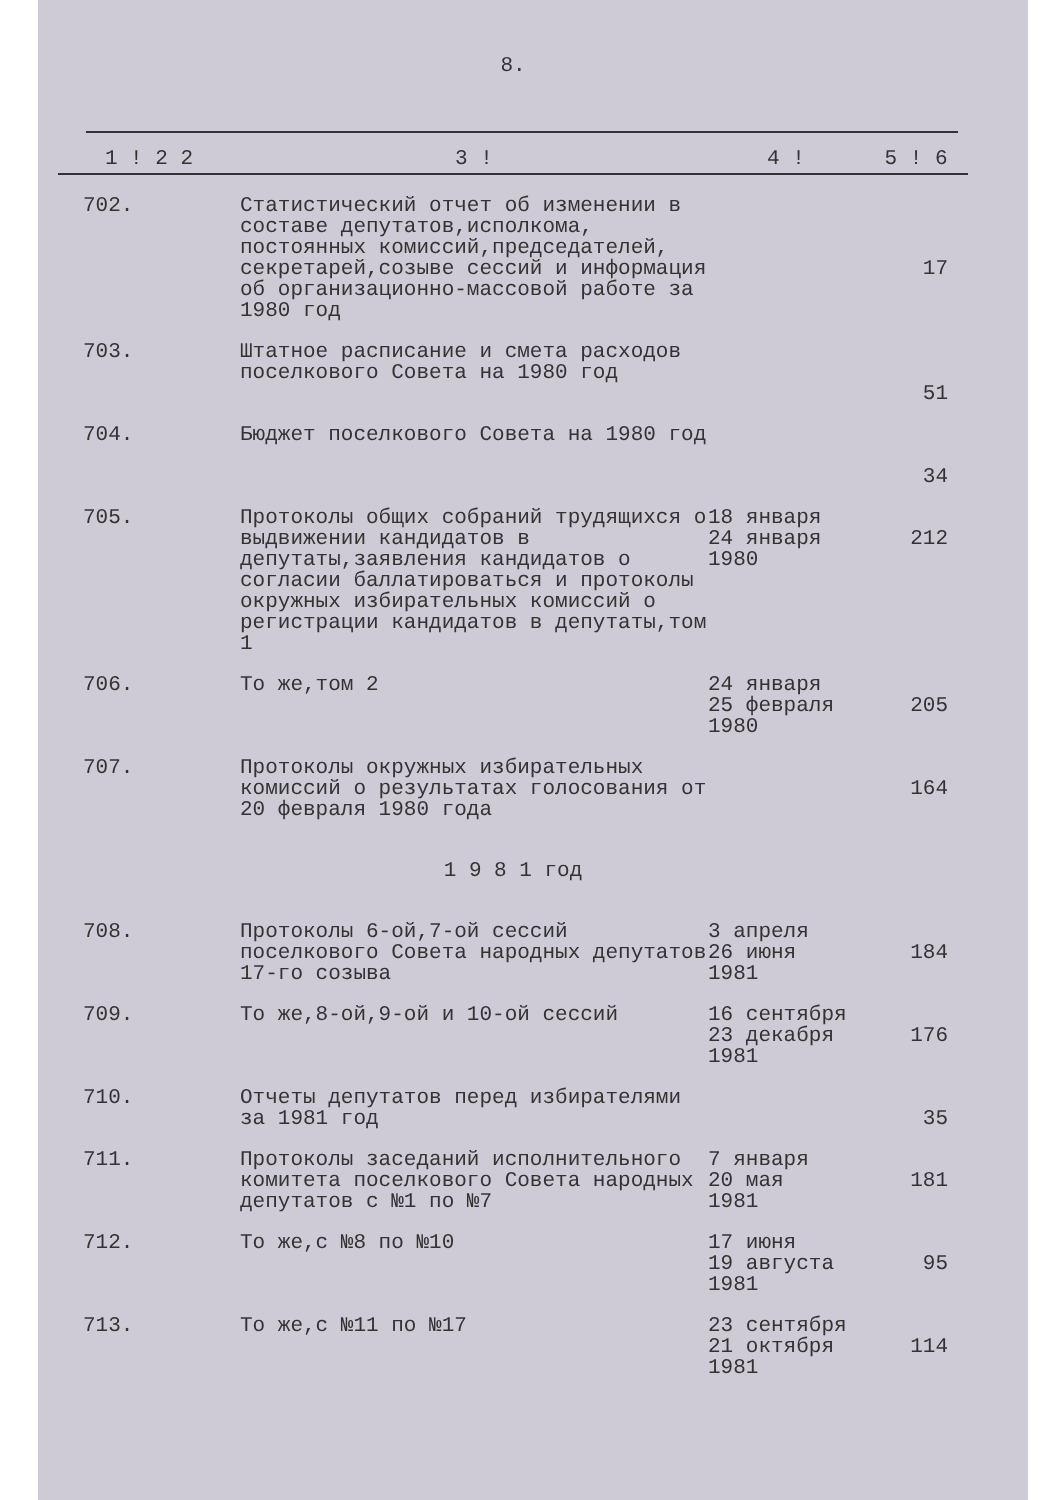8.
| 1 ! 2 2 | 3 ! | 4 ! | 5 ! 6 |
| --- | --- | --- | --- |
| 702. | Статистический отчет об изменении в составе депутатов,исполкома, постоянных комиссий,председателей, секретарей,созыве сессий и информация об организационно-массовой работе за 1980 год | | 17 |
| 703. | Штатное расписание и смета расходов поселкового Совета на 1980 год | | 51 |
| 704. | Бюджет поселкового Совета на 1980 год | | 34 |
| 705. | Протоколы общих собраний трудящихся о выдвижении кандидатов в депутаты,заявления кандидатов о согласии баллатироваться и протоколы окружных избирательных комиссий о регистрации кандидатов в депутаты,том 1 | 18 января 24 января 1980 | 212 |
| 706. | То же,том 2 | 24 января 25 февраля 1980 | 205 |
| 707. | Протоколы окружных избирательных комиссий о результатах голосования от 20 февраля 1980 года | | 164 |
| 1 9 8 1 год | | | |
| 708. | Протоколы 6-ой,7-ой сессий поселкового Совета народных депутатов 17-го созыва | 3 апреля 26 июня 1981 | 184 |
| 709. | То же,8-ой,9-ой и 10-ой сессий | 16 сентября 23 декабря 1981 | 176 |
| 710. | Отчеты депутатов перед избирателями за 1981 год | | 35 |
| 711. | Протоколы заседаний исполнительного комитета поселкового Совета народных депутатов с №1 по №7 | 7 января 20 мая 1981 | 181 |
| 712. | То же,с №8 по №10 | 17 июня 19 августа 1981 | 95 |
| 713. | То же,с №11 по №17 | 23 сентября 21 октября 1981 | 114 |